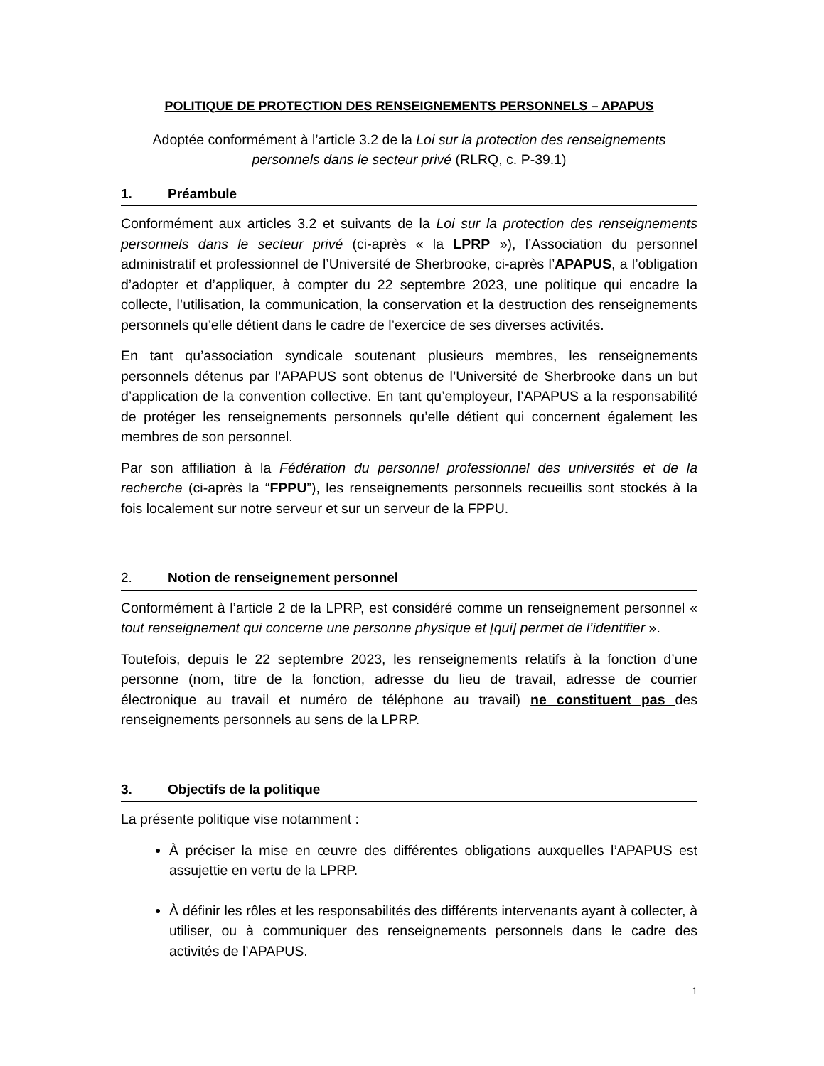POLITIQUE DE PROTECTION DES RENSEIGNEMENTS PERSONNELS – APAPUS
Adoptée conformément à l’article 3.2 de la Loi sur la protection des renseignements
personnels dans le secteur privé (RLRQ, c. P-39.1)
1. Préambule
Conformément aux articles 3.2 et suivants de la Loi sur la protection des renseignements personnels dans le secteur privé (ci-après « la LPRP »), l’Association du personnel administratif et professionnel de l’Université de Sherbrooke, ci-après l’APAPUS, a l’obligation d’adopter et d’appliquer, à compter du 22 septembre 2023, une politique qui encadre la collecte, l’utilisation, la communication, la conservation et la destruction des renseignements personnels qu’elle détient dans le cadre de l’exercice de ses diverses activités.
En tant qu’association syndicale soutenant plusieurs membres, les renseignements personnels détenus par l’APAPUS sont obtenus de l’Université de Sherbrooke dans un but d’application de la convention collective. En tant qu’employeur, l’APAPUS a la responsabilité de protéger les renseignements personnels qu’elle détient qui concernent également les membres de son personnel.
Par son affiliation à la Fédération du personnel professionnel des universités et de la recherche (ci-après la “FPPU”), les renseignements personnels recueillis sont stockés à la fois localement sur notre serveur et sur un serveur de la FPPU.
2. Notion de renseignement personnel
Conformément à l’article 2 de la LPRP, est considéré comme un renseignement personnel « tout renseignement qui concerne une personne physique et [qui] permet de l’identifier ».
Toutefois, depuis le 22 septembre 2023, les renseignements relatifs à la fonction d’une personne (nom, titre de la fonction, adresse du lieu de travail, adresse de courrier électronique au travail et numéro de téléphone au travail) ne constituent pas des renseignements personnels au sens de la LPRP.
3. Objectifs de la politique
La présente politique vise notamment :
À préciser la mise en œuvre des différentes obligations auxquelles l’APAPUS est assujettie en vertu de la LPRP.
À définir les rôles et les responsabilités des différents intervenants ayant à collecter, à utiliser, ou à communiquer des renseignements personnels dans le cadre des activités de l’APAPUS.
1